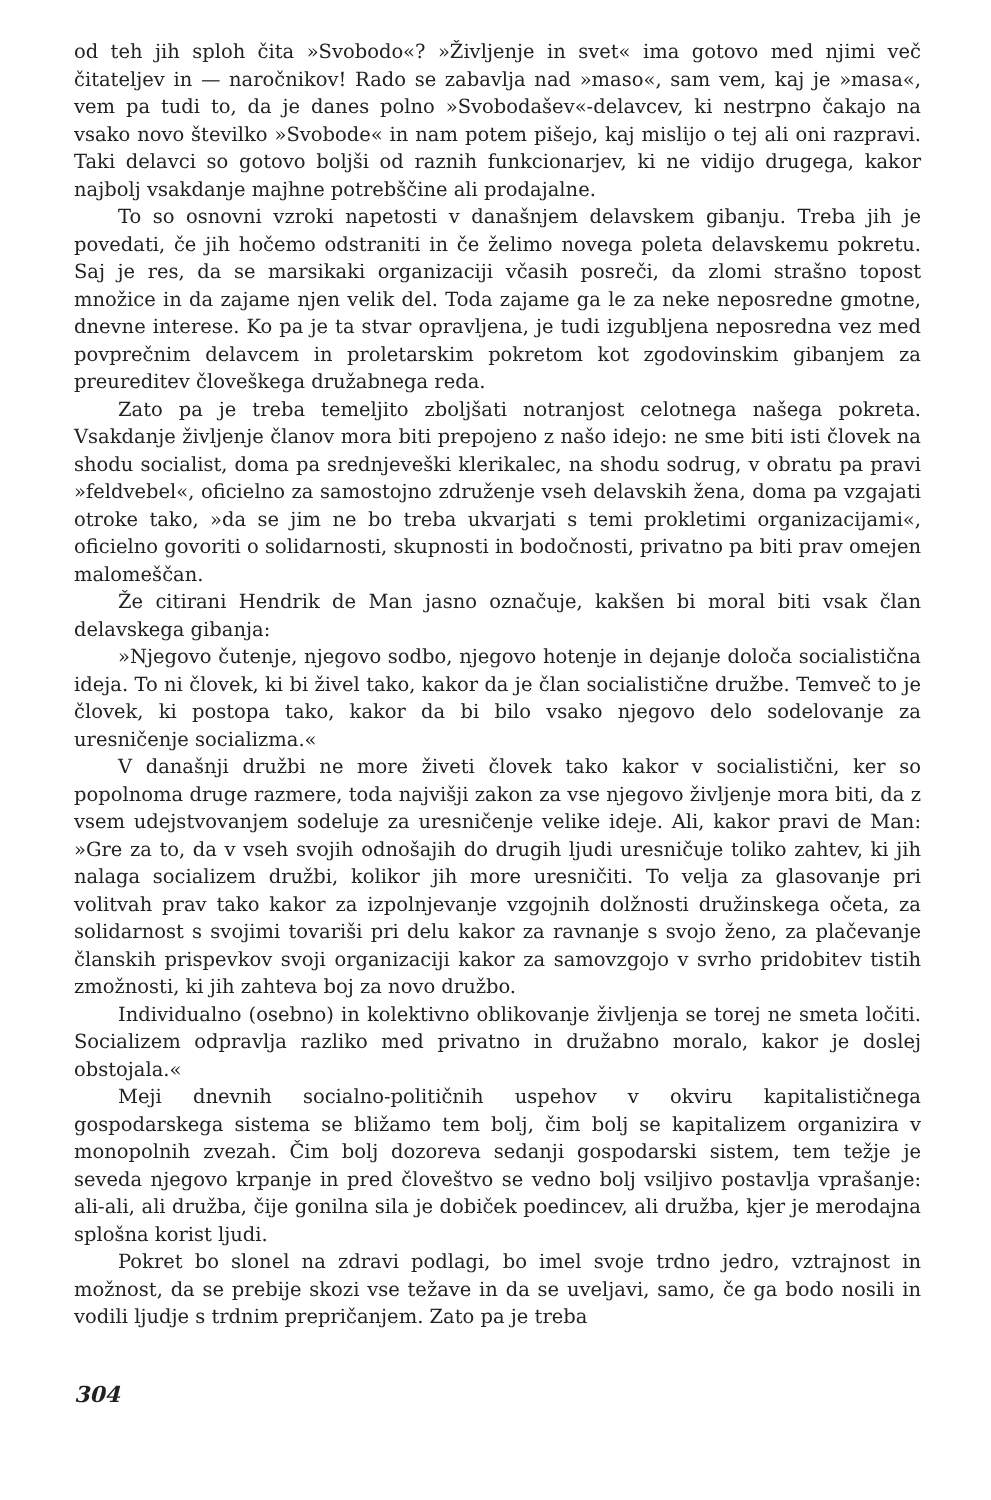od teh jih sploh čita »Svobodo«? »Življenje in svet« ima gotovo med njimi več čitateljev in — naročnikov! Rado se zabavlja nad »maso«, sam vem, kaj je »masa«, vem pa tudi to, da je danes polno »Svobodašev«-delavcev, ki nestrpno čakajo na vsako novo številko »Svobode« in nam potem pišejo, kaj mislijo o tej ali oni razpravi. Taki delavci so gotovo boljši od raznih funkcionarjev, ki ne vidijo drugega, kakor najbolj vsakdanje majhne potrebščine ali prodajalne.
To so osnovni vzroki napetosti v današnjem delavskem gibanju. Treba jih je povedati, če jih hočemo odstraniti in če želimo novega poleta delavskemu pokretu. Saj je res, da se marsikaki organizaciji včasih posreči, da zlomi strašno topost množice in da zajame njen velik del. Toda zajame ga le za neke neposredne gmotne, dnevne interese. Ko pa je ta stvar opravljena, je tudi izgubljena neposredna vez med povprečnim delavcem in proletarskim pokretom kot zgodovinskim gibanjem za preureditev človeškega družabnega reda.
Zato pa je treba temeljito zboljšati notranjost celotnega našega pokreta. Vsakdanje življenje članov mora biti prepojeno z našo idejo: ne sme biti isti človek na shodu socialist, doma pa srednjeveški klerikalec, na shodu sodrug, v obratu pa pravi »feldvebel«, oficielno za samostojno združenje vseh delavskih žena, doma pa vzgajati otroke tako, »da se jim ne bo treba ukvarjati s temi prokletimi organizacijami«, oficielno govoriti o solidarnosti, skupnosti in bodočnosti, privatno pa biti prav omejen malomeščan.
Že citirani Hendrik de Man jasno označuje, kakšen bi moral biti vsak član delavskega gibanja:
»Njegovo čutenje, njegovo sodbo, njegovo hotenje in dejanje določa socialistična ideja. To ni človek, ki bi živel tako, kakor da je član socialistične družbe. Temveč to je človek, ki postopa tako, kakor da bi bilo vsako njegovo delo sodelovanje za uresničenje socializma.«
V današnji družbi ne more živeti človek tako kakor v socialistični, ker so popolnoma druge razmere, toda najvišji zakon za vse njegovo življenje mora biti, da z vsem udejstvovanjem sodeluje za uresničenje velike ideje. Ali, kakor pravi de Man: »Gre za to, da v vseh svojih odnošajih do drugih ljudi uresničuje toliko zahtev, ki jih nalaga socializem družbi, kolikor jih more uresničiti. To velja za glasovanje pri volitvah prav tako kakor za izpolnjevanje vzgojnih dolžnosti družinskega očeta, za solidarnost s svojimi tovariši pri delu kakor za ravnanje s svojo ženo, za plačevanje članskih prispevkov svoji organizaciji kakor za samovzgojo v svrho pridobitev tistih zmožnosti, ki jih zahteva boj za novo družbo.
Individualno (osebno) in kolektivno oblikovanje življenja se torej ne smeta ločiti. Socializem odpravlja razliko med privatno in družabno moralo, kakor je doslej obstojala.«
Meji dnevnih socialno-političnih uspehov v okviru kapitalističnega gospodarskega sistema se bližamo tem bolj, čim bolj se kapitalizem organizira v monopolnih zvezah. Čim bolj dozoreva sedanji gospodarski sistem, tem težje je seveda njegovo krpanje in pred človeštvo se vedno bolj vsiljivo postavlja vprašanje: ali-ali, ali družba, čije gonilna sila je dobiček poedincev, ali družba, kjer je merodajna splošna korist ljudi.
Pokret bo slonel na zdravi podlagi, bo imel svoje trdno jedro, vztrajnost in možnost, da se prebije skozi vse težave in da se uveljavi, samo, če ga bodo nosili in vodili ljudje s trdnim prepričanjem. Zato pa je treba
304